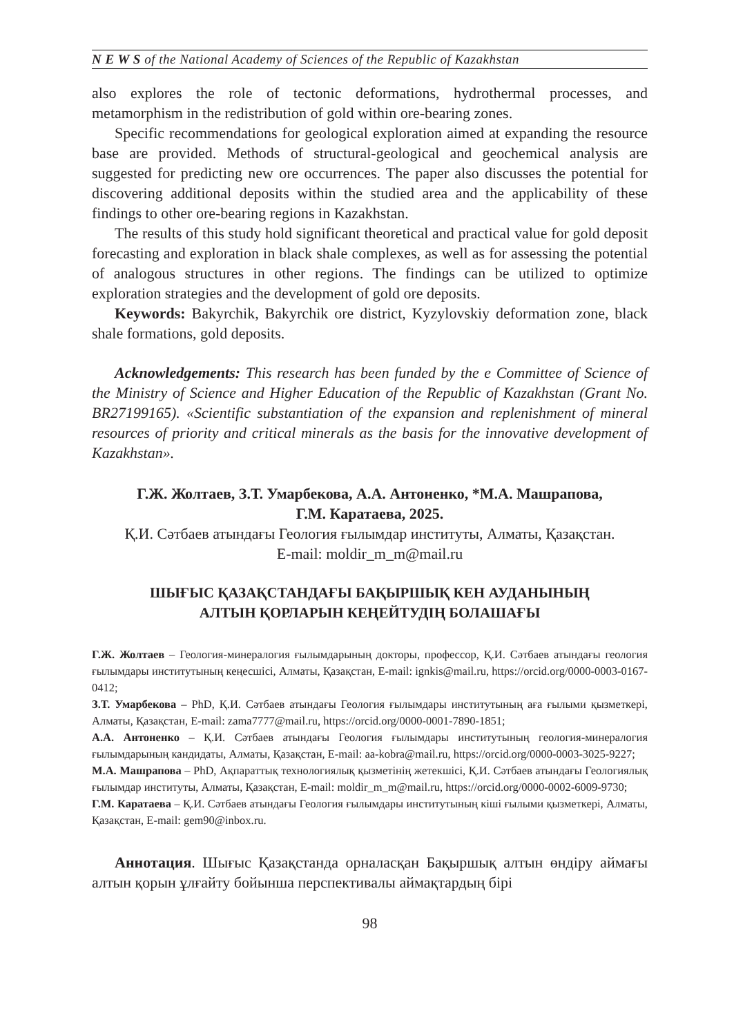N E W S of the National Academy of Sciences of the Republic of Kazakhstan
also explores the role of tectonic deformations, hydrothermal processes, and metamorphism in the redistribution of gold within ore-bearing zones.
Specific recommendations for geological exploration aimed at expanding the resource base are provided. Methods of structural-geological and geochemical analysis are suggested for predicting new ore occurrences. The paper also discusses the potential for discovering additional deposits within the studied area and the applicability of these findings to other ore-bearing regions in Kazakhstan.
The results of this study hold significant theoretical and practical value for gold deposit forecasting and exploration in black shale complexes, as well as for assessing the potential of analogous structures in other regions. The findings can be utilized to optimize exploration strategies and the development of gold ore deposits.
Keywords: Bakyrchik, Bakyrchik ore district, Kyzylovskiy deformation zone, black shale formations, gold deposits.
Acknowledgements: This research has been funded by the e Committee of Science of the Ministry of Science and Higher Education of the Republic of Kazakhstan (Grant No. BR27199165). «Scientific substantiation of the expansion and replenishment of mineral resources of priority and critical minerals as the basis for the innovative development of Kazakhstan».
Г.Ж. Жолтаев, З.Т. Умарбекова, А.А. Антоненко, *М.А. Машрапова,
Г.М. Каратаева, 2025.
Қ.И. Сәтбаев атындағы Геология ғылымдар институты, Алматы, Қазақстан.
E-mail: moldir_m_m@mail.ru
ШЫҒЫС ҚАЗАҚСТАНДАҒЫ БАҚЫРШЫҚ КЕН АУДАНЫНЫҢ
АЛТЫН ҚОРЛАРЫН КЕҢЕЙТУДІҢ БОЛАШАҒЫ
Г.Ж. Жолтаев – Геология-минералогия ғылымдарының докторы, профессор, Қ.И. Сәтбаев атындағы геология ғылымдары институтының кеңесшісі, Алматы, Қазақстан, E-mail: ignkis@mail.ru, https://orcid.org/0000-0003-0167-0412;
З.Т. Умарбекова – PhD, Қ.И. Сәтбаев атындағы Геология ғылымдары институтының аға ғылыми қызметкері, Алматы, Қазақстан, E-mail: zama7777@mail.ru, https://orcid.org/0000-0001-7890-1851;
А.А. Антоненко – Қ.И. Сәтбаев атындағы Геология ғылымдары институтының геология-минералогия ғылымдарының кандидаты, Алматы, Қазақстан, E-mail: aa-kobra@mail.ru, https://orcid.org/0000-0003-3025-9227;
М.А. Машрапова – PhD, Ақпараттық технологиялық қызметінің жетекшісі, Қ.И. Сәтбаев атындағы Геологиялық ғылымдар институты, Алматы, Қазақстан, E-mail: moldir_m_m@mail.ru, https://orcid.org/0000-0002-6009-9730;
Г.М. Каратаева – Қ.И. Сәтбаев атындағы Геология ғылымдары институтының кіші ғылыми қызметкері, Алматы, Қазақстан, E-mail: gem90@inbox.ru.
Аннотация. Шығыс Қазақстанда орналасқан Бақыршық алтын өндіру аймағы алтын қорын ұлғайту бойынша перспективалы аймақтардың бірі
98